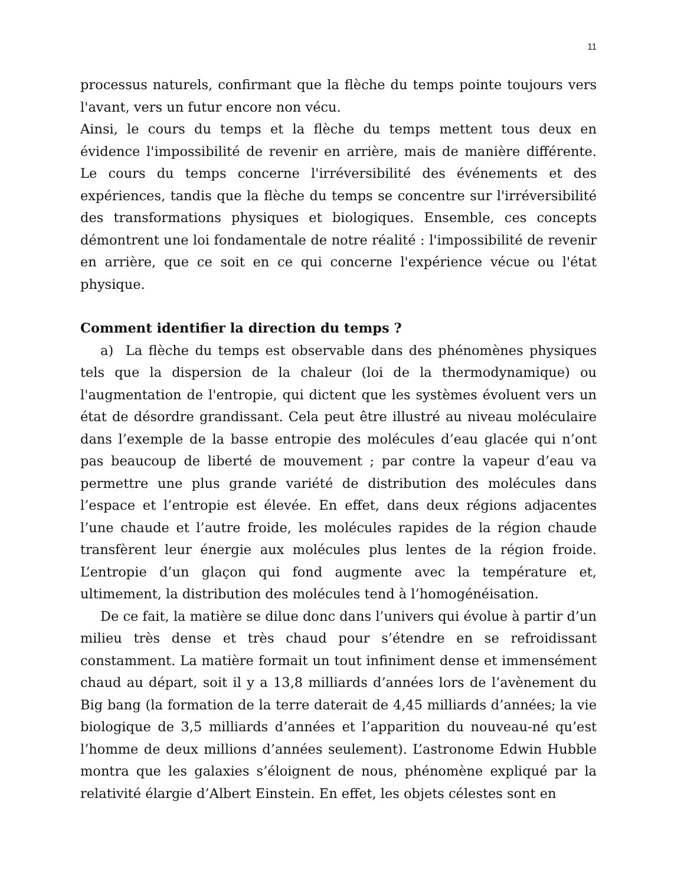11
processus naturels, confirmant que la flèche du temps pointe toujours vers l'avant, vers un futur encore non vécu.
Ainsi, le cours du temps et la flèche du temps mettent tous deux en évidence l'impossibilité de revenir en arrière, mais de manière différente. Le cours du temps concerne l'irréversibilité des événements et des expériences, tandis que la flèche du temps se concentre sur l'irréversibilité des transformations physiques et biologiques. Ensemble, ces concepts démontrent une loi fondamentale de notre réalité : l'impossibilité de revenir en arrière, que ce soit en ce qui concerne l'expérience vécue ou l'état physique.
Comment identifier la direction du temps ?
a) La flèche du temps est observable dans des phénomènes physiques tels que la dispersion de la chaleur (loi de la thermodynamique) ou l'augmentation de l'entropie, qui dictent que les systèmes évoluent vers un état de désordre grandissant. Cela peut être illustré au niveau moléculaire dans l’exemple de la basse entropie des molécules d’eau glacée qui n’ont pas beaucoup de liberté de mouvement ; par contre la vapeur d’eau va permettre une plus grande variété de distribution des molécules dans l’espace et l’entropie est élevée. En effet, dans deux régions adjacentes l’une chaude et l’autre froide, les molécules rapides de la région chaude transfèrent leur énergie aux molécules plus lentes de la région froide. L’entropie d’un glaçon qui fond augmente avec la température et, ultimement, la distribution des molécules tend à l’homogénéisation.
De ce fait, la matière se dilue donc dans l’univers qui évolue à partir d’un milieu très dense et très chaud pour s’étendre en se refroidissant constamment. La matière formait un tout infiniment dense et immensément chaud au départ, soit il y a 13,8 milliards d’années lors de l’avènement du Big bang (la formation de la terre daterait de 4,45 milliards d’années; la vie biologique de 3,5 milliards d’années et l’apparition du nouveau-né qu’est l’homme de deux millions d’années seulement). L’astronome Edwin Hubble montra que les galaxies s’éloignent de nous, phénomène expliqué par la relativité élargie d’Albert Einstein. En effet, les objets célestes sont en